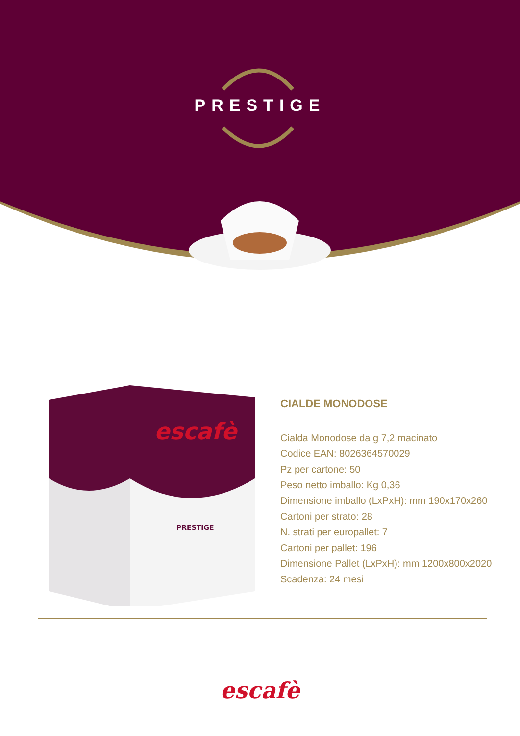PRESTIGE
escafè
PRESTIGE
CIALDE MONODOSE
Cialda Monodose da g 7,2 macinato
Codice EAN: 8026364570029
Pz per cartone: 50
Peso netto imballo: Kg 0,36
Dimensione imballo (LxPxH): mm 190x170x260
Cartoni per strato: 28
N. strati per europallet: 7
Cartoni per pallet: 196
Dimensione Pallet (LxPxH): mm 1200x800x2020
Scadenza: 24 mesi
escafè